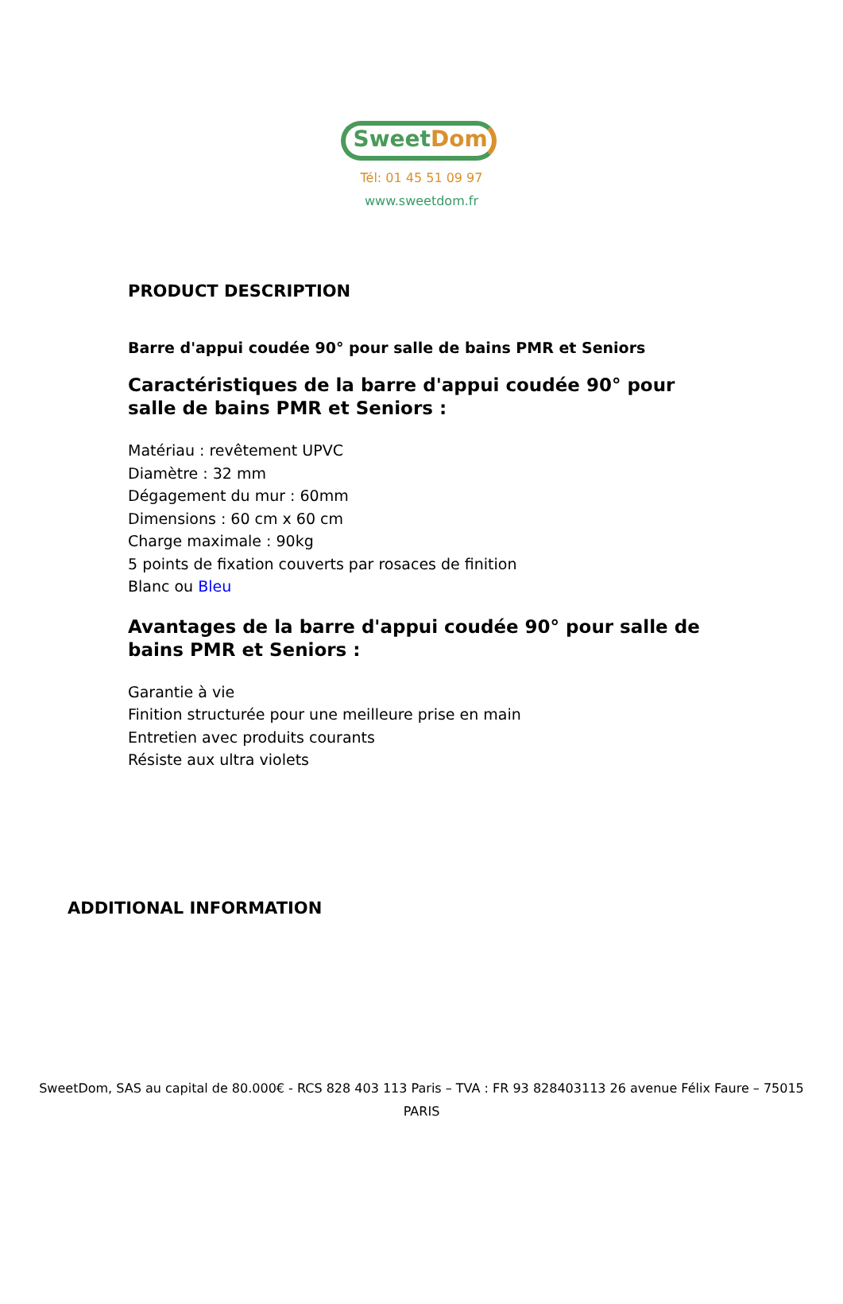SweetDom
Tél: 01 45 51 09 97
www.sweetdom.fr
PRODUCT DESCRIPTION
Barre d'appui coudée 90° pour salle de bains PMR et Seniors
Caractéristiques de la barre d'appui coudée 90° pour salle de bains PMR et Seniors :
Matériau : revêtement UPVC
Diamètre : 32 mm
Dégagement du mur : 60mm
Dimensions : 60 cm x 60 cm
Charge maximale : 90kg
5 points de fixation couverts par rosaces de finition
Blanc ou Bleu
Avantages de la barre d'appui coudée 90° pour salle de bains PMR et Seniors :
Garantie à vie
Finition structurée pour une meilleure prise en main
Entretien avec produits courants
Résiste aux ultra violets
ADDITIONAL INFORMATION
SweetDom, SAS au capital de 80.000€ - RCS 828 403 113 Paris – TVA : FR 93 828403113 26 avenue Félix Faure – 75015 PARIS